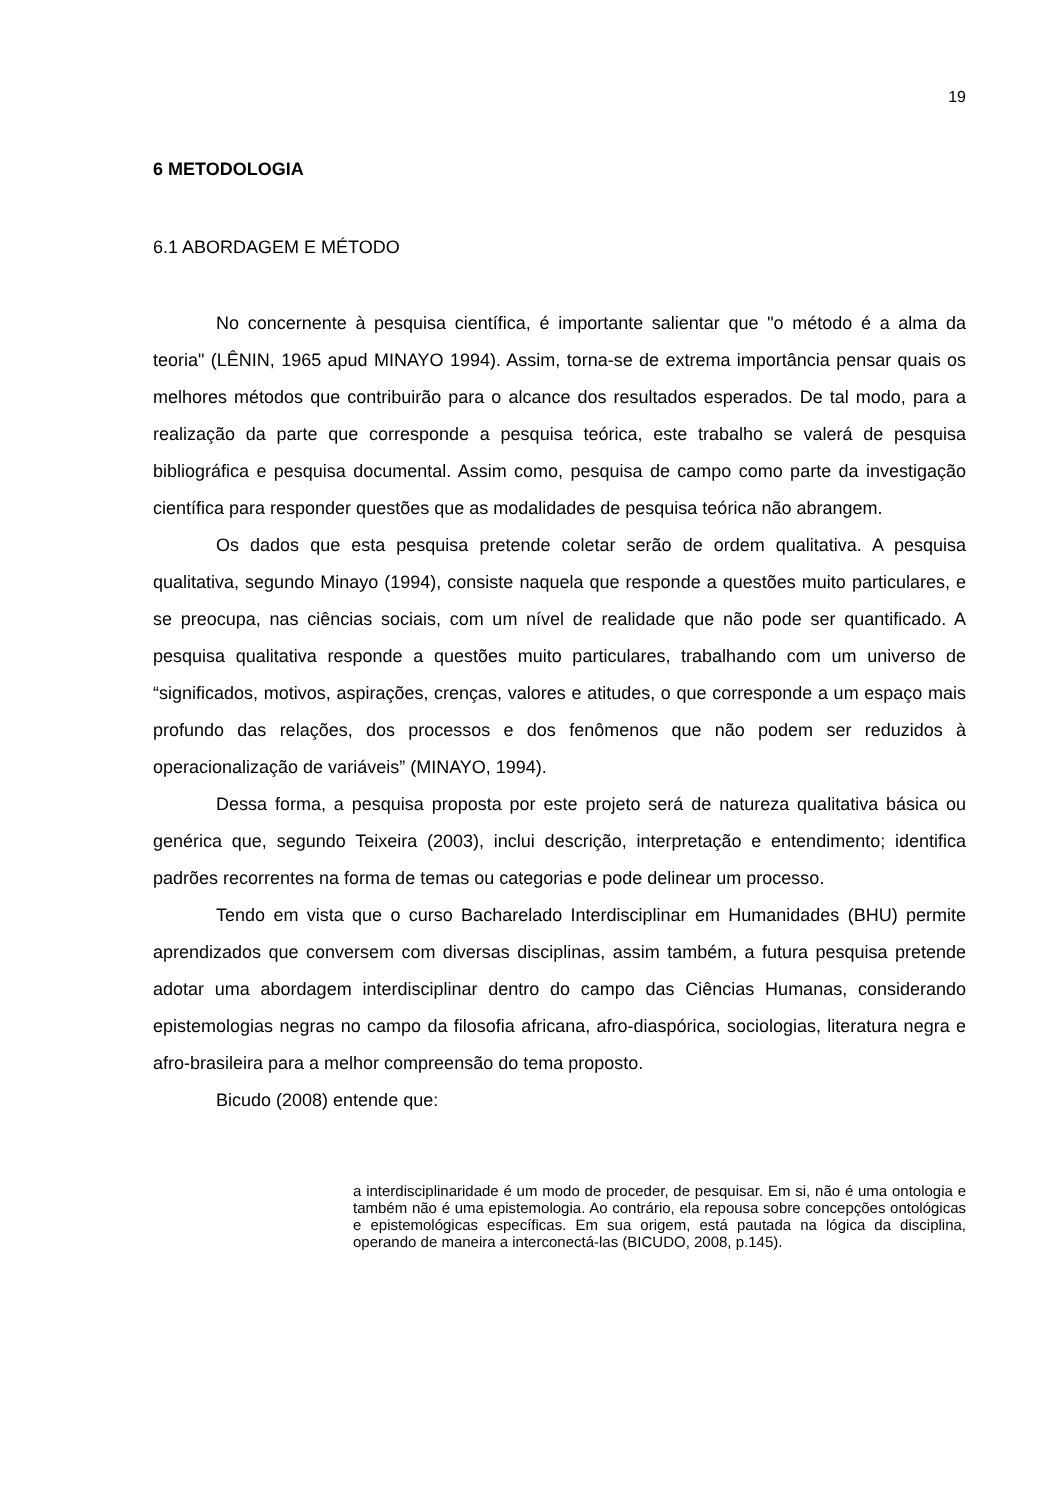19
6 METODOLOGIA
6.1 ABORDAGEM E MÉTODO
No concernente à pesquisa científica, é importante salientar que "o método é a alma da teoria" (LÊNIN, 1965 apud MINAYO 1994). Assim, torna-se de extrema importância pensar quais os melhores métodos que contribuirão para o alcance dos resultados esperados. De tal modo, para a realização da parte que corresponde a pesquisa teórica, este trabalho se valerá de pesquisa bibliográfica e pesquisa documental. Assim como, pesquisa de campo como parte da investigação científica para responder questões que as modalidades de pesquisa teórica não abrangem.
Os dados que esta pesquisa pretende coletar serão de ordem qualitativa. A pesquisa qualitativa, segundo Minayo (1994), consiste naquela que responde a questões muito particulares, e se preocupa, nas ciências sociais, com um nível de realidade que não pode ser quantificado. A pesquisa qualitativa responde a questões muito particulares, trabalhando com um universo de “significados, motivos, aspirações, crenças, valores e atitudes, o que corresponde a um espaço mais profundo das relações, dos processos e dos fenômenos que não podem ser reduzidos à operacionalização de variáveis” (MINAYO, 1994).
Dessa forma, a pesquisa proposta por este projeto será de natureza qualitativa básica ou genérica que, segundo Teixeira (2003), inclui descrição, interpretação e entendimento; identifica padrões recorrentes na forma de temas ou categorias e pode delinear um processo.
Tendo em vista que o curso Bacharelado Interdisciplinar em Humanidades (BHU) permite aprendizados que conversem com diversas disciplinas, assim também, a futura pesquisa pretende adotar uma abordagem interdisciplinar dentro do campo das Ciências Humanas, considerando epistemologias negras no campo da filosofia africana, afro-diaspórica, sociologias, literatura negra e afro-brasileira para a melhor compreensão do tema proposto.
Bicudo (2008) entende que:
a interdisciplinaridade é um modo de proceder, de pesquisar. Em si, não é uma ontologia e também não é uma epistemologia. Ao contrário, ela repousa sobre concepções ontológicas e epistemológicas específicas. Em sua origem, está pautada na lógica da disciplina, operando de maneira a interconectá-las (BICUDO, 2008, p.145).